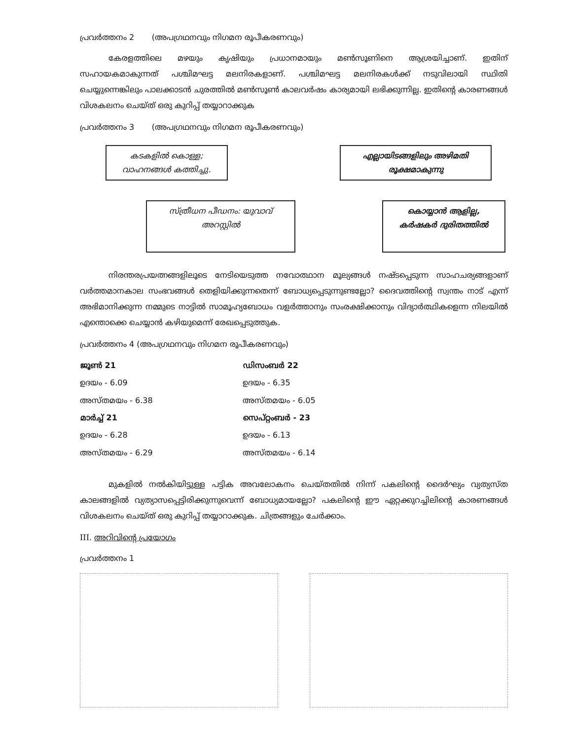പ്രവർത്തനം 2 (അപഗ്രഥനവും നിഗമന രൂപീകരണവും)
കേരളത്തിലെ മഴയും കൃഷിയും പ്രധാനമായും മൺസൂണിനെ ആശ്രയിച്ചാണ്. ഇതിന് സഹായകമാകുന്നത് പശ്ചിമഘട്ട മലനിരകളാണ്. പശ്ചിമഘട്ട മലനിരകൾക്ക് നടുവിലായി സ്ഥിതി ചെയ്യുന്നെങ്കിലും പാലക്കാടൻ ചുരത്തിൽ മൺസൂൺ കാലവർഷം കാര്യമായി ലഭിക്കുന്നില്ല. ഇതിന്റെ കാരണങ്ങൾ വിശകലനം ചെയ്ത് ഒരു കുറിപ്പ് തയ്യാറാക്കുക
പ്രവർത്തനം 3 (അപഗ്രഥനവും നിഗമന രൂപീകരണവും)
കടകളിൽ കൊള്ള;
വാഹനങ്ങൾ കത്തിച്ചു.
എല്ലായിടങ്ങളിലും അഴിമതി
രൂക്ഷമാകുന്നു
സ്ത്രീധന പീഡനം: യുവാവ്
അറസ്റ്റിൽ
കൊയ്യാൻ ആളില്ല,
കർഷകർ ദുരിതത്തിൽ
നിരന്തരപ്രയത്നങ്ങളിലൂടെ നേടിയെടുത്ത നവോത്ഥാന മൂല്യങ്ങൾ നഷ്ടപ്പെടുന്ന സാഹചര്യങ്ങളാണ് വർത്തമാനകാല സംഭവങ്ങൾ തെളിയിക്കുന്നതെന്ന് ബോധ്യപ്പെടുന്നുണ്ടല്ലോ? ദൈവത്തിന്റെ സ്വന്തം നാട് എന്ന് അഭിമാനിക്കുന്ന നമ്മുടെ നാട്ടിൽ സാമൂഹ്യബോധം വളർത്താനും സംരക്ഷിക്കാനും വിദ്യാർത്ഥികളെന്ന നിലയിൽ എന്തൊക്കെ ചെയ്യാൻ കഴിയുമെന്ന് രേഖപ്പെടുത്തുക.
പ്രവർത്തനം 4 (അപഗ്രഥനവും നിഗമന രൂപീകരണവും)
| ജൂൺ 21 | ഡിസംബർ 22 |
| --- | --- |
| ഉദയം - 6.09 | ഉദയം - 6.35 |
| അസ്തമയം - 6.38 | അസ്തമയം - 6.05 |
| മാർച്ച് 21 | സെപ്റ്റംബർ - 23 |
| ഉദയം - 6.28 | ഉദയം - 6.13 |
| അസ്തമയം - 6.29 | അസ്തമയം - 6.14 |
മുകളിൽ നൽകിയിട്ടുള്ള പട്ടിക അവലോകനം ചെയ്തതിൽ നിന്ന് പകലിന്റെ ദൈർഘ്യം വ്യത്യസ്ത കാലങ്ങളിൽ വ്യത്യാസപ്പെട്ടിരിക്കുന്നുവെന്ന് ബോധ്യമായല്ലോ? പകലിന്റെ ഈ ഏറ്റക്കുറച്ചിലിന്റെ കാരണങ്ങൾ വിശകലനം ചെയ്ത് ഒരു കുറിപ്പ് തയ്യാറാക്കുക. ചിത്രങ്ങളും ചേർക്കാം.
III. അറിവിന്റെ പ്രയോഗം
പ്രവർത്തനം 1